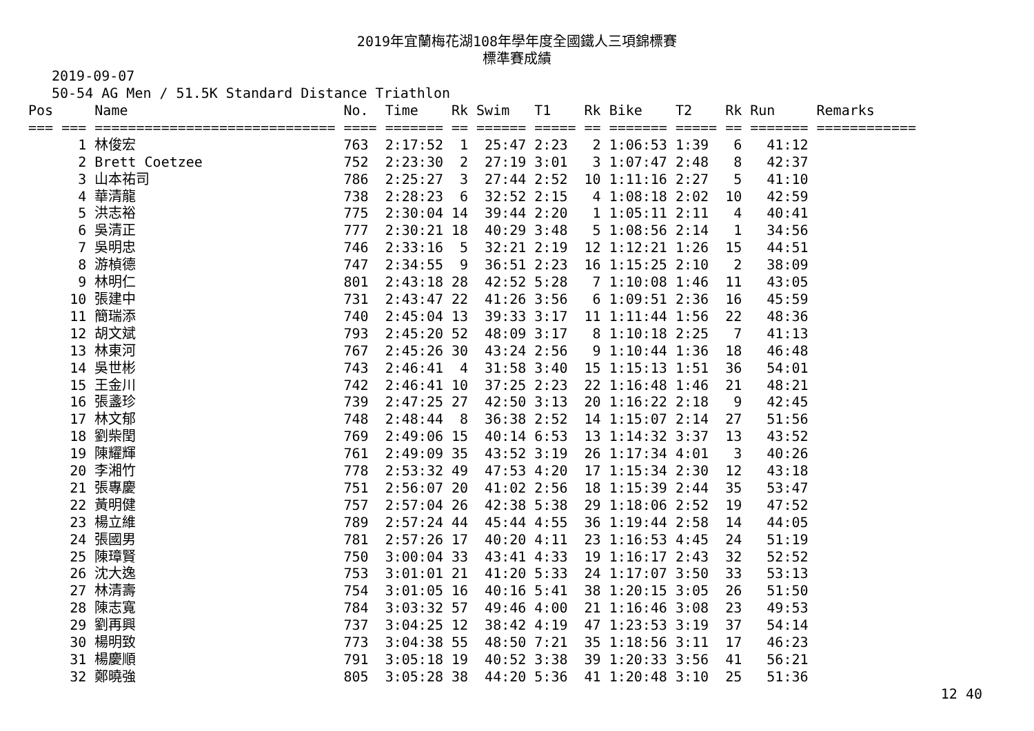2019年宜蘭梅花湖108年學年度全國鐵人三項錦標賽
標準賽成績
2019-09-07
50-54 AG Men / 51.5K Standard Distance Triathlon
| Pos | Name | No. | Time | Rk | Swim | T1 | Rk | Bike | T2 | Rk | Run | Remarks |
| --- | --- | --- | --- | --- | --- | --- | --- | --- | --- | --- | --- | --- |
| === === | ============================= | ==== | ======= | == | ====== | ===== | == | ======= | ===== | == | ======= | ============ |
| 1 | 林俊宏 | 763 | 2:17:52 | 1 | 25:47 | 2:23 | 2 | 1:06:53 | 1:39 | 6 | 41:12 | |
| 2 | Brett Coetzee | 752 | 2:23:30 | 2 | 27:19 | 3:01 | 3 | 1:07:47 | 2:48 | 8 | 42:37 | |
| 3 | 山本祐司 | 786 | 2:25:27 | 3 | 27:44 | 2:52 | 10 | 1:11:16 | 2:27 | 5 | 41:10 | |
| 4 | 華清龍 | 738 | 2:28:23 | 6 | 32:52 | 2:15 | 4 | 1:08:18 | 2:02 | 10 | 42:59 | |
| 5 | 洪志裕 | 775 | 2:30:04 | 14 | 39:44 | 2:20 | 1 | 1:05:11 | 2:11 | 4 | 40:41 | |
| 6 | 吳清正 | 777 | 2:30:21 | 18 | 40:29 | 3:48 | 5 | 1:08:56 | 2:14 | 1 | 34:56 | |
| 7 | 吳明忠 | 746 | 2:33:16 | 5 | 32:21 | 2:19 | 12 | 1:12:21 | 1:26 | 15 | 44:51 | |
| 8 | 游楨德 | 747 | 2:34:55 | 9 | 36:51 | 2:23 | 16 | 1:15:25 | 2:10 | 2 | 38:09 | |
| 9 | 林明仁 | 801 | 2:43:18 | 28 | 42:52 | 5:28 | 7 | 1:10:08 | 1:46 | 11 | 43:05 | |
| 10 | 張建中 | 731 | 2:43:47 | 22 | 41:26 | 3:56 | 6 | 1:09:51 | 2:36 | 16 | 45:59 | |
| 11 | 簡瑞添 | 740 | 2:45:04 | 13 | 39:33 | 3:17 | 11 | 1:11:44 | 1:56 | 22 | 48:36 | |
| 12 | 胡文斌 | 793 | 2:45:20 | 52 | 48:09 | 3:17 | 8 | 1:10:18 | 2:25 | 7 | 41:13 | |
| 13 | 林東河 | 767 | 2:45:26 | 30 | 43:24 | 2:56 | 9 | 1:10:44 | 1:36 | 18 | 46:48 | |
| 14 | 吳世彬 | 743 | 2:46:41 | 4 | 31:58 | 3:40 | 15 | 1:15:13 | 1:51 | 36 | 54:01 | |
| 15 | 王金川 | 742 | 2:46:41 | 10 | 37:25 | 2:23 | 22 | 1:16:48 | 1:46 | 21 | 48:21 | |
| 16 | 張盞珍 | 739 | 2:47:25 | 27 | 42:50 | 3:13 | 20 | 1:16:22 | 2:18 | 9 | 42:45 | |
| 17 | 林文郁 | 748 | 2:48:44 | 8 | 36:38 | 2:52 | 14 | 1:15:07 | 2:14 | 27 | 51:56 | |
| 18 | 劉柴閏 | 769 | 2:49:06 | 15 | 40:14 | 6:53 | 13 | 1:14:32 | 3:37 | 13 | 43:52 | |
| 19 | 陳耀輝 | 761 | 2:49:09 | 35 | 43:52 | 3:19 | 26 | 1:17:34 | 4:01 | 3 | 40:26 | |
| 20 | 李湘竹 | 778 | 2:53:32 | 49 | 47:53 | 4:20 | 17 | 1:15:34 | 2:30 | 12 | 43:18 | |
| 21 | 張專慶 | 751 | 2:56:07 | 20 | 41:02 | 2:56 | 18 | 1:15:39 | 2:44 | 35 | 53:47 | |
| 22 | 黃明健 | 757 | 2:57:04 | 26 | 42:38 | 5:38 | 29 | 1:18:06 | 2:52 | 19 | 47:52 | |
| 23 | 楊立維 | 789 | 2:57:24 | 44 | 45:44 | 4:55 | 36 | 1:19:44 | 2:58 | 14 | 44:05 | |
| 24 | 張國男 | 781 | 2:57:26 | 17 | 40:20 | 4:11 | 23 | 1:16:53 | 4:45 | 24 | 51:19 | |
| 25 | 陳璋賢 | 750 | 3:00:04 | 33 | 43:41 | 4:33 | 19 | 1:16:17 | 2:43 | 32 | 52:52 | |
| 26 | 沈大逸 | 753 | 3:01:01 | 21 | 41:20 | 5:33 | 24 | 1:17:07 | 3:50 | 33 | 53:13 | |
| 27 | 林清壽 | 754 | 3:01:05 | 16 | 40:16 | 5:41 | 38 | 1:20:15 | 3:05 | 26 | 51:50 | |
| 28 | 陳志寬 | 784 | 3:03:32 | 57 | 49:46 | 4:00 | 21 | 1:16:46 | 3:08 | 23 | 49:53 | |
| 29 | 劉再興 | 737 | 3:04:25 | 12 | 38:42 | 4:19 | 47 | 1:23:53 | 3:19 | 37 | 54:14 | |
| 30 | 楊明致 | 773 | 3:04:38 | 55 | 48:50 | 7:21 | 35 | 1:18:56 | 3:11 | 17 | 46:23 | |
| 31 | 楊慶順 | 791 | 3:05:18 | 19 | 40:52 | 3:38 | 39 | 1:20:33 | 3:56 | 41 | 56:21 | |
| 32 | 鄭曉強 | 805 | 3:05:28 | 38 | 44:20 | 5:36 | 41 | 1:20:48 | 3:10 | 25 | 51:36 | |
12 40